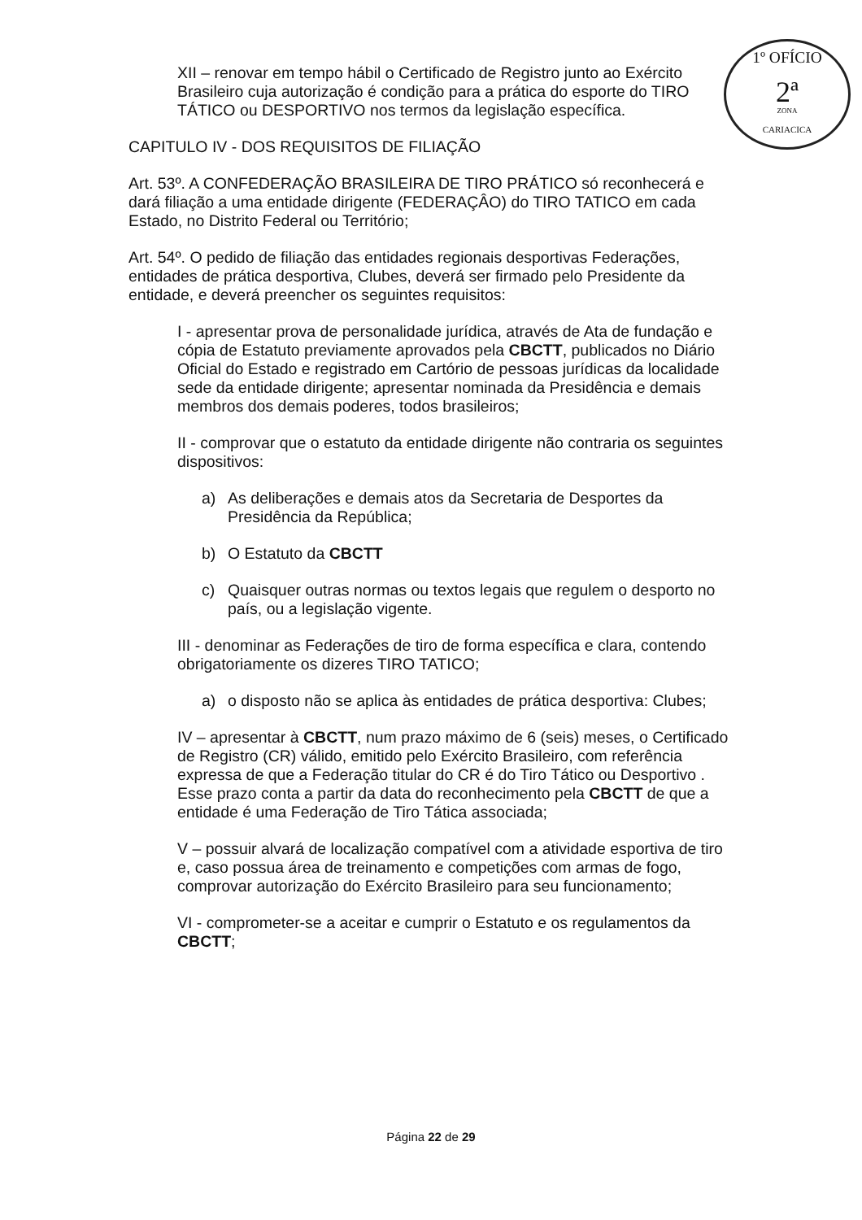1º OFÍCIO
2ª
ZONA
CARIACICA
XII – renovar em tempo hábil o Certificado de Registro junto ao Exército Brasileiro cuja autorização é condição para a prática do esporte do TIRO TÁTICO ou DESPORTIVO nos termos da legislação específica.
CAPITULO IV - DOS REQUISITOS DE FILIAÇÃO
Art. 53º. A CONFEDERAÇÃO BRASILEIRA DE TIRO PRÁTICO só reconhecerá e dará filiação a uma entidade dirigente (FEDERAÇÂO) do TIRO TATICO em cada Estado, no Distrito Federal ou Território;
Art. 54º. O pedido de filiação das entidades regionais desportivas Federações, entidades de prática desportiva, Clubes, deverá ser firmado pelo Presidente da entidade, e deverá preencher os seguintes requisitos:
I - apresentar prova de personalidade jurídica, através de Ata de fundação e cópia de Estatuto previamente aprovados pela CBCTT, publicados no Diário Oficial do Estado e registrado em Cartório de pessoas jurídicas da localidade sede da entidade dirigente; apresentar nominada da Presidência e demais membros dos demais poderes, todos brasileiros;
II - comprovar que o estatuto da entidade dirigente não contraria os seguintes dispositivos:
a) As deliberações e demais atos da Secretaria de Desportes da Presidência da República;
b) O Estatuto da CBCTT
c) Quaisquer outras normas ou textos legais que regulem o desporto no país, ou a legislação vigente.
III - denominar as Federações de tiro de forma específica e clara, contendo obrigatoriamente os dizeres TIRO TATICO;
a) o disposto não se aplica às entidades de prática desportiva: Clubes;
IV – apresentar à CBCTT, num prazo máximo de 6 (seis) meses, o Certificado de Registro (CR) válido, emitido pelo Exército Brasileiro, com referência expressa de que a Federação titular do CR é do Tiro Tático ou Desportivo . Esse prazo conta a partir da data do reconhecimento pela CBCTT de que a entidade é uma Federação de Tiro Tática associada;
V – possuir alvará de localização compatível com a atividade esportiva de tiro e, caso possua área de treinamento e competições com armas de fogo, comprovar autorização do Exército Brasileiro para seu funcionamento;
VI - comprometer-se a aceitar e cumprir o Estatuto e os regulamentos da CBCTT;
Página 22 de 29